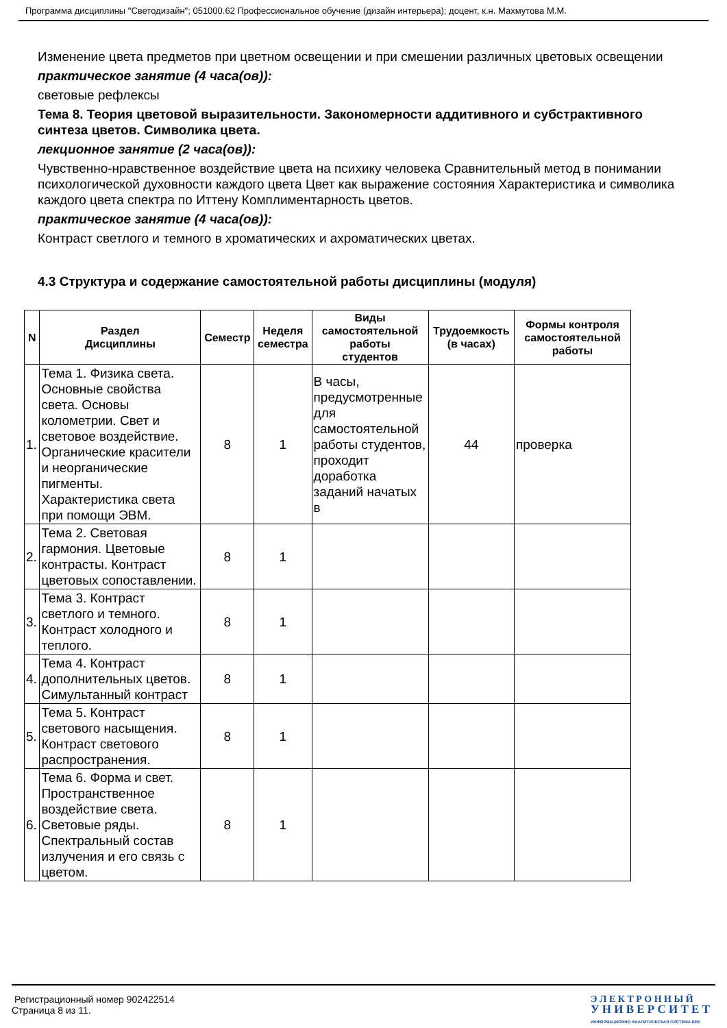Программа дисциплины "Светодизайн"; 051000.62 Профессиональное обучение (дизайн интерьера); доцент, к.н. Махмутова М.М.
Изменение цвета предметов при цветном освещении и при смешении различных цветовых освещении
практическое занятие (4 часа(ов)):
световые рефлексы
Тема 8. Теория цветовой выразительности. Закономерности аддитивного и субстрактивного синтеза цветов. Символика цвета.
лекционное занятие (2 часа(ов)):
Чувственно-нравственное воздействие цвета на психику человека Сравнительный метод в понимании психологической духовности каждого цвета Цвет как выражение состояния Характеристика и символика каждого цвета спектра по Иттену Комплиментарность цветов.
практическое занятие (4 часа(ов)):
Контраст светлого и темного в хроматических и ахроматических цветах.
4.3 Структура и содержание самостоятельной работы дисциплины (модуля)
| N | Раздел Дисциплины | Семестр | Неделя семестра | Виды самостоятельной работы студентов | Трудоемкость (в часах) | Формы контроля самостоятельной работы |
| --- | --- | --- | --- | --- | --- | --- |
| 1. | Тема 1. Физика света. Основные свойства света. Основы колометрии. Свет и световое воздействие. Органические красители и неорганические пигменты. Характеристика света при помощи ЭВМ. | 8 | 1 | В часы, предусмотренные для самостоятельной работы студентов, проходит доработка заданий начатых в | 44 | проверка |
| 2. | Тема 2. Световая гармония. Цветовые контрасты. Контраст цветовых сопоставлении. | 8 | 1 | | | |
| 3. | Тема 3. Контраст светлого и темного. Контраст холодного и теплого. | 8 | 1 | | | |
| 4. | Тема 4. Контраст дополнительных цветов. Симультанный контраст | 8 | 1 | | | |
| 5. | Тема 5. Контраст светового насыщения. Контраст светового распространения. | 8 | 1 | | | |
| 6. | Тема 6. Форма и свет. Пространственное воздействие света. Световые ряды. Спектральный состав излучения и его связь с цветом. | 8 | 1 | | | |
Регистрационный номер 902422514
Страница 8 из 11.
Э Л Е К Т Р О Н Н Ы Й
У Н И В Е Р С И Т Е Т
ИНФОРМАЦИОННО АНАЛИТИЧЕСКАЯ СИСТЕМА КФУ